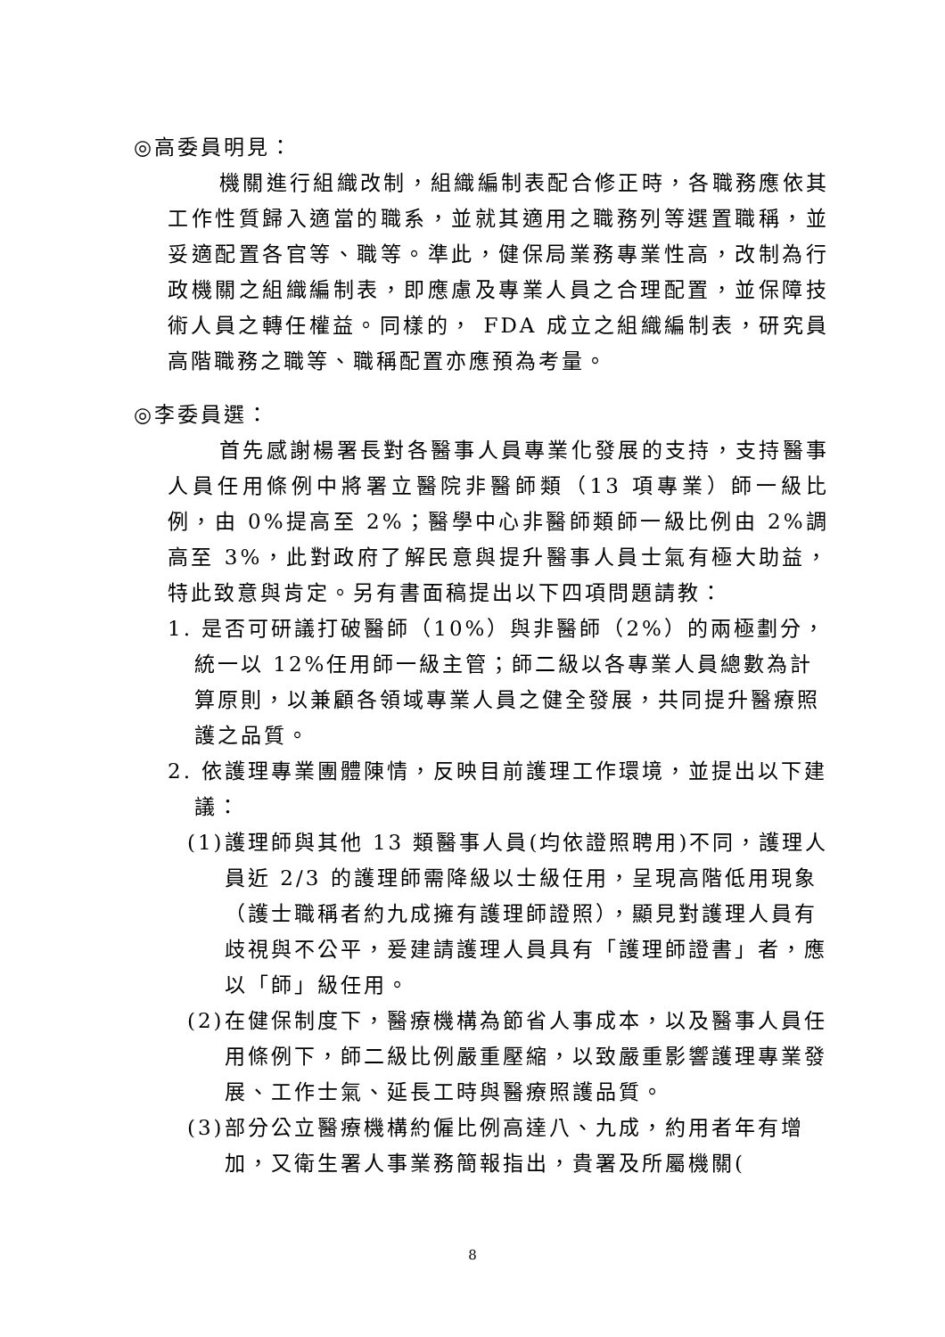◎高委員明見：
機關進行組織改制，組織編制表配合修正時，各職務應依其工作性質歸入適當的職系，並就其適用之職務列等選置職稱，並妥適配置各官等、職等。準此，健保局業務專業性高，改制為行政機關之組織編制表，即應慮及專業人員之合理配置，並保障技術人員之轉任權益。同樣的， FDA 成立之組織編制表，研究員高階職務之職等、職稱配置亦應預為考量。
◎李委員選：
首先感謝楊署長對各醫事人員專業化發展的支持，支持醫事人員任用條例中將署立醫院非醫師類（13 項專業）師一級比例，由 0%提高至 2%；醫學中心非醫師類師一級比例由 2%調高至 3%，此對政府了解民意與提升醫事人員士氣有極大助益，特此致意與肯定。另有書面稿提出以下四項問題請教：
1. 是否可研議打破醫師（10%）與非醫師（2%）的兩極劃分，統一以 12%任用師一級主管；師二級以各專業人員總數為計算原則，以兼顧各領域專業人員之健全發展，共同提升醫療照護之品質。
2. 依護理專業團體陳情，反映目前護理工作環境，並提出以下建議：
(1)護理師與其他 13 類醫事人員(均依證照聘用)不同，護理人員近 2/3 的護理師需降級以士級任用，呈現高階低用現象（護士職稱者約九成擁有護理師證照），顯見對護理人員有歧視與不公平，爰建請護理人員具有「護理師證書」者，應以「師」級任用。
(2)在健保制度下，醫療機構為節省人事成本，以及醫事人員任用條例下，師二級比例嚴重壓縮，以致嚴重影響護理專業發展、工作士氣、延長工時與醫療照護品質。
(3)部分公立醫療機構約僱比例高達八、九成，約用者年有增加，又衛生署人事業務簡報指出，貴署及所屬機關(
8